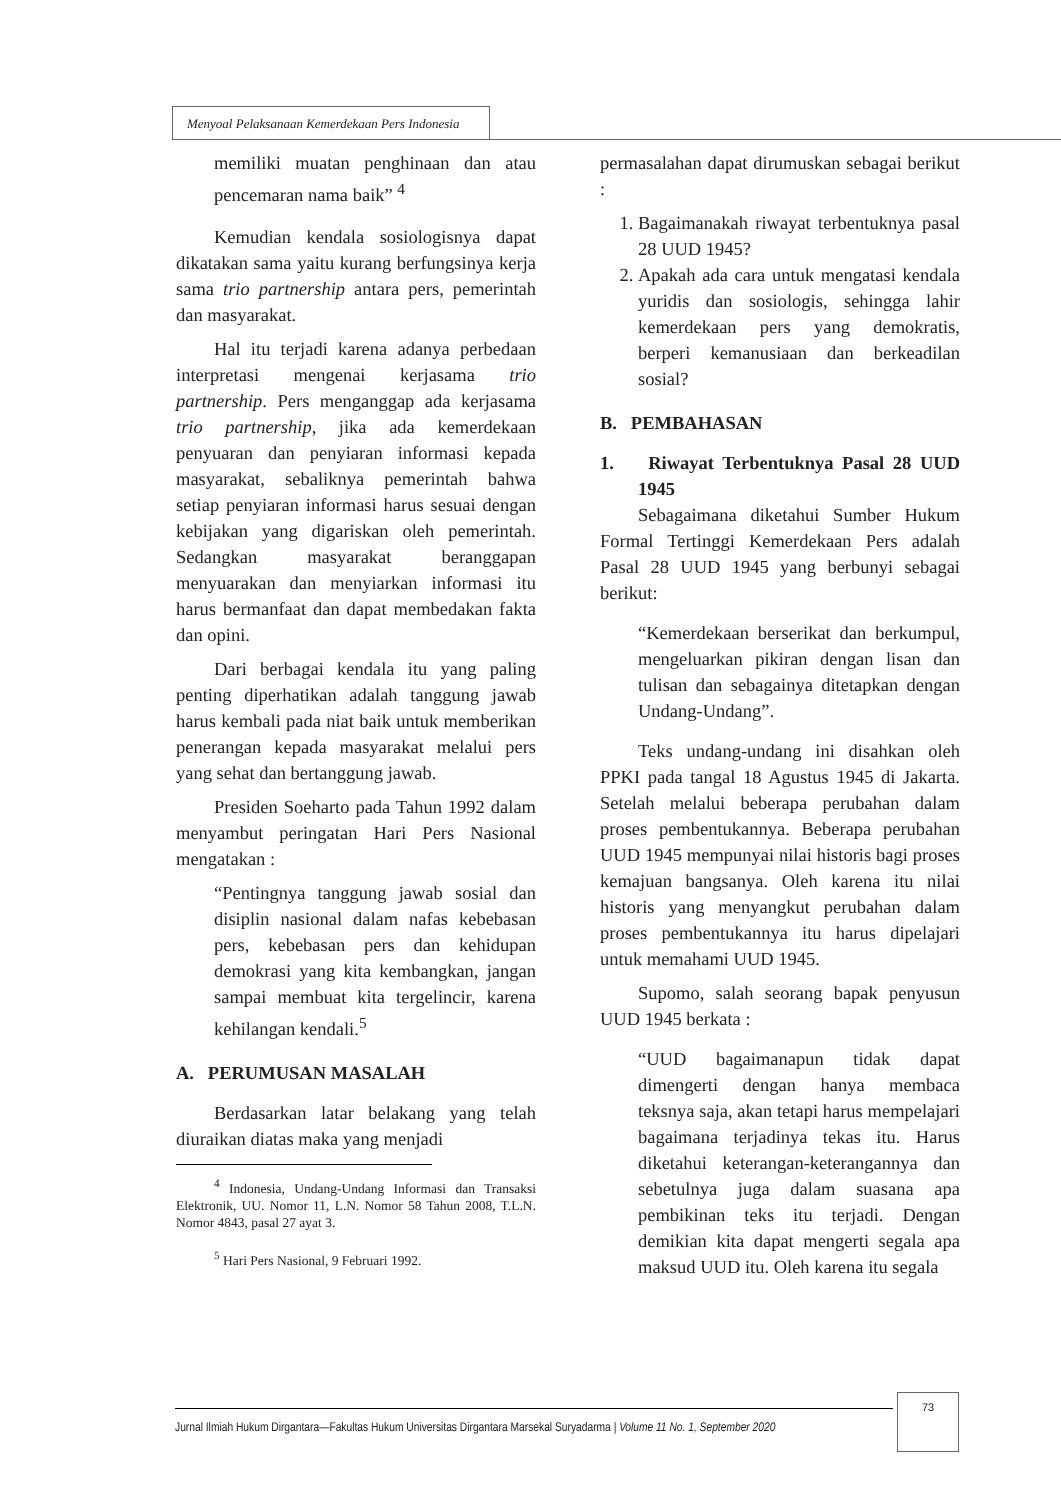Menyoal Pelaksanaan Kemerdekaan Pers Indonesia
memiliki muatan penghinaan dan atau pencemaran nama baik” <sup>4</sup>
Kemudian kendala sosiologisnya dapat dikatakan sama yaitu kurang berfungsinya kerja sama trio partnership antara pers, pemerintah dan masyarakat.
Hal itu terjadi karena adanya perbedaan interpretasi mengenai kerjasama trio partnership. Pers menganggap ada kerjasama trio partnership, jika ada kemerdekaan penyuaran dan penyiaran informasi kepada masyarakat, sebaliknya pemerintah bahwa setiap penyiaran informasi harus sesuai dengan kebijakan yang digariskan oleh pemerintah. Sedangkan masyarakat beranggapan menyuarakan dan menyiarkan informasi itu harus bermanfaat dan dapat membedakan fakta dan opini.
Dari berbagai kendala itu yang paling penting diperhatikan adalah tanggung jawab harus kembali pada niat baik untuk memberikan penerangan kepada masyarakat melalui pers yang sehat dan bertanggung jawab.
Presiden Soeharto pada Tahun 1992 dalam menyambut peringatan Hari Pers Nasional mengatakan :
“Pentingnya tanggung jawab sosial dan disiplin nasional dalam nafas kebebasan pers, kebebasan pers dan kehidupan demokrasi yang kita kembangkan, jangan sampai membuat kita tergelincir, karena kehilangan kendali.<sup>5</sup>
A. PERUMUSAN MASALAH
Berdasarkan latar belakang yang telah diuraikan diatas maka yang menjadi
<sup>4</sup> Indonesia, Undang-Undang Informasi dan Transaksi Elektronik, UU. Nomor 11, L.N. Nomor 58 Tahun 2008, T.L.N. Nomor 4843, pasal 27 ayat 3.
<sup>5</sup> Hari Pers Nasional, 9 Februari 1992.
permasalahan dapat dirumuskan sebagai berikut :
1. Bagaimanakah riwayat terbentuknya pasal 28 UUD 1945?
2. Apakah ada cara untuk mengatasi kendala yuridis dan sosiologis, sehingga lahir kemerdekaan pers yang demokratis, berperi kemanusiaan dan berkeadilan sosial?
B. PEMBAHASAN
1. Riwayat Terbentuknya Pasal 28 UUD 1945
Sebagaimana diketahui Sumber Hukum Formal Tertinggi Kemerdekaan Pers adalah Pasal 28 UUD 1945 yang berbunyi sebagai berikut:
“Kemerdekaan berserikat dan berkumpul, mengeluarkan pikiran dengan lisan dan tulisan dan sebagainya ditetapkan dengan Undang-Undang”.
Teks undang-undang ini disahkan oleh PPKI pada tangal 18 Agustus 1945 di Jakarta. Setelah melalui beberapa perubahan dalam proses pembentukannya. Beberapa perubahan UUD 1945 mempunyai nilai historis bagi proses kemajuan bangsanya. Oleh karena itu nilai historis yang menyangkut perubahan dalam proses pembentukannya itu harus dipelajari untuk memahami UUD 1945.
Supomo, salah seorang bapak penyusun UUD 1945 berkata :
“UUD bagaimanapun tidak dapat dimengerti dengan hanya membaca teksnya saja, akan tetapi harus mempelajari bagaimana terjadinya tekas itu. Harus diketahui keterangan-keterangannya dan sebetulnya juga dalam suasana apa pembikinan teks itu terjadi. Dengan demikian kita dapat mengerti segala apa maksud UUD itu. Oleh karena itu segala
Jurnal Ilmiah Hukum Dirgantara—Fakultas Hukum Universitas Dirgantara Marsekal Suryadarma | Volume 11 No. 1, September 2020
73